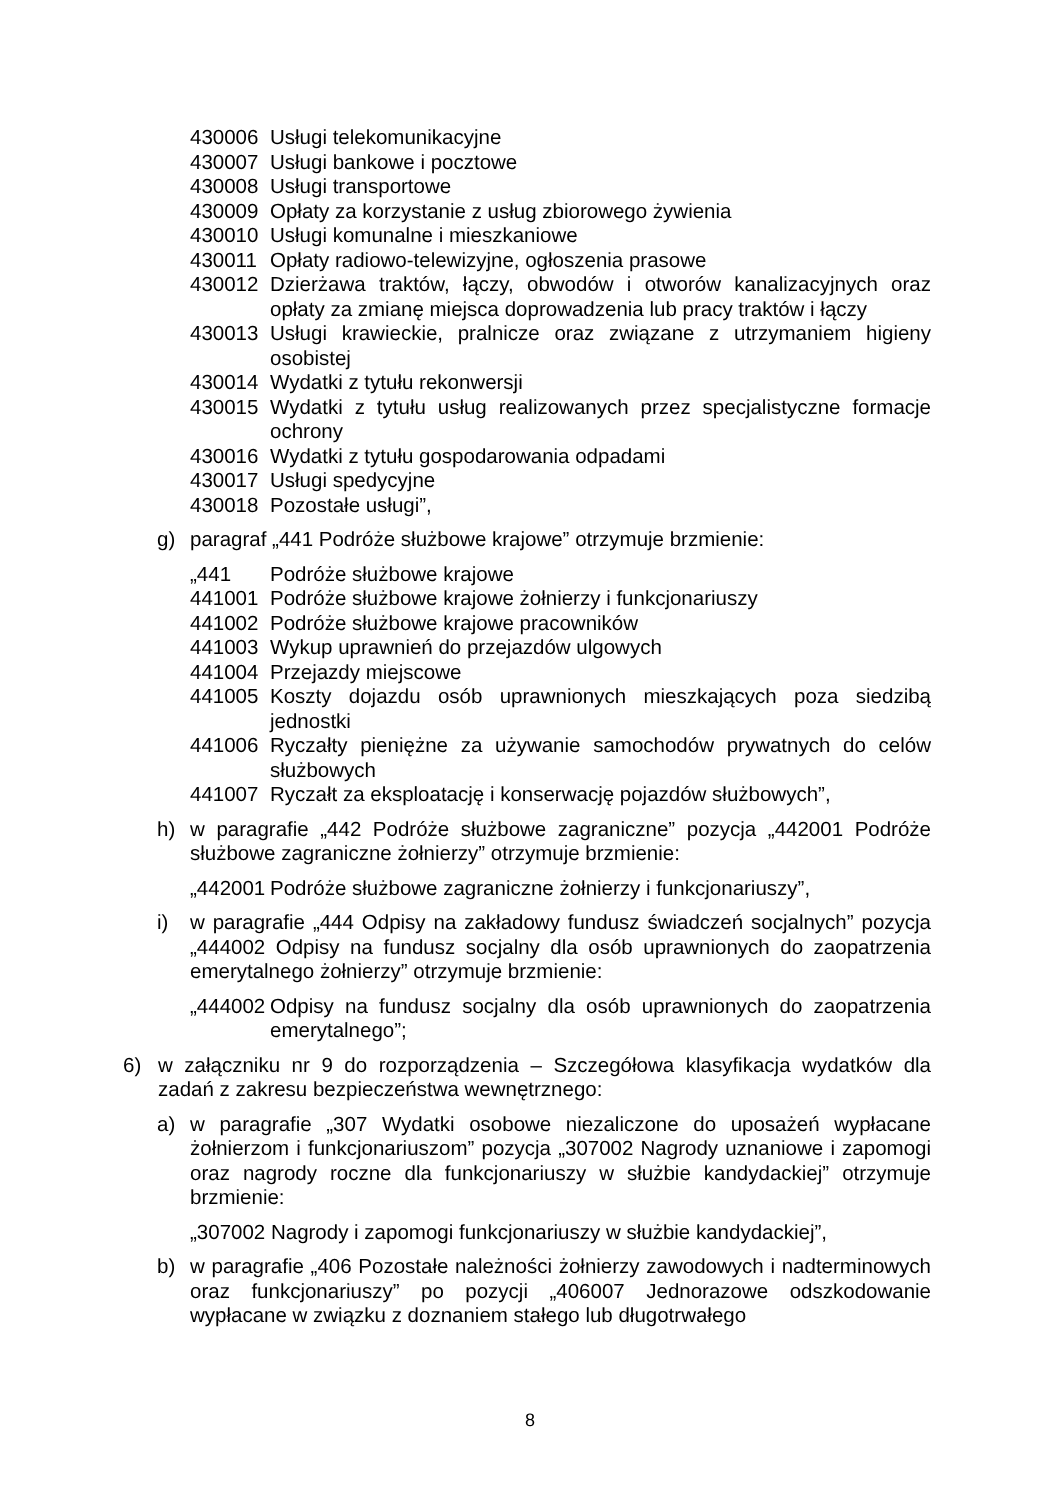430006 Usługi telekomunikacyjne
430007 Usługi bankowe i pocztowe
430008 Usługi transportowe
430009 Opłaty za korzystanie z usług zbiorowego żywienia
430010 Usługi komunalne i mieszkaniowe
430011 Opłaty radiowo-telewizyjne, ogłoszenia prasowe
430012 Dzierżawa traktów, łączy, obwodów i otworów kanalizacyjnych oraz opłaty za zmianę miejsca doprowadzenia lub pracy traktów i łączy
430013 Usługi krawieckie, pralnicze oraz związane z utrzymaniem higieny osobistej
430014 Wydatki z tytułu rekonwersji
430015 Wydatki z tytułu usług realizowanych przez specjalistyczne formacje ochrony
430016 Wydatki z tytułu gospodarowania odpadami
430017 Usługi spedycyjne
430018 Pozostałe usługi”,
g) paragraf „441 Podróże służbowe krajowe” otrzymuje brzmienie:
„441 Podróże służbowe krajowe
441001 Podróże służbowe krajowe żołnierzy i funkcjonariuszy
441002 Podróże służbowe krajowe pracowników
441003 Wykup uprawnień do przejazdów ulgowych
441004 Przejazdy miejscowe
441005 Koszty dojazdu osób uprawnionych mieszkających poza siedzibą jednostki
441006 Ryczałty pieniężne za używanie samochodów prywatnych do celów służbowych
441007 Ryczałt za eksploatację i konserwację pojazdów służbowych”,
h) w paragrafie „442 Podróże służbowe zagraniczne” pozycja „442001 Podróże służbowe zagraniczne żołnierzy” otrzymuje brzmienie:
„442001 Podróże służbowe zagraniczne żołnierzy i funkcjonariuszy”,
i) w paragrafie „444 Odpisy na zakładowy fundusz świadczeń socjalnych” pozycja „444002 Odpisy na fundusz socjalny dla osób uprawnionych do zaopatrzenia emerytalnego żołnierzy” otrzymuje brzmienie:
„444002 Odpisy na fundusz socjalny dla osób uprawnionych do zaopatrzenia emerytalnego”;
6) w załączniku nr 9 do rozporządzenia – Szczegółowa klasyfikacja wydatków dla zadań z zakresu bezpieczeństwa wewnętrznego:
a) w paragrafie „307 Wydatki osobowe niezaliczone do uposażeń wypłacane żołnierzom i funkcjonariuszom” pozycja „307002 Nagrody uznaniowe i zapomogi oraz nagrody roczne dla funkcjonariuszy w służbie kandydackiej” otrzymuje brzmienie:
„307002 Nagrody i zapomogi funkcjonariuszy w służbie kandydackiej”,
b) w paragrafie „406 Pozostałe należności żołnierzy zawodowych i nadterminowych oraz funkcjonariuszy” po pozycji „406007 Jednorazowe odszkodowanie wypłacane w związku z doznaniem stałego lub długotrwałego
8